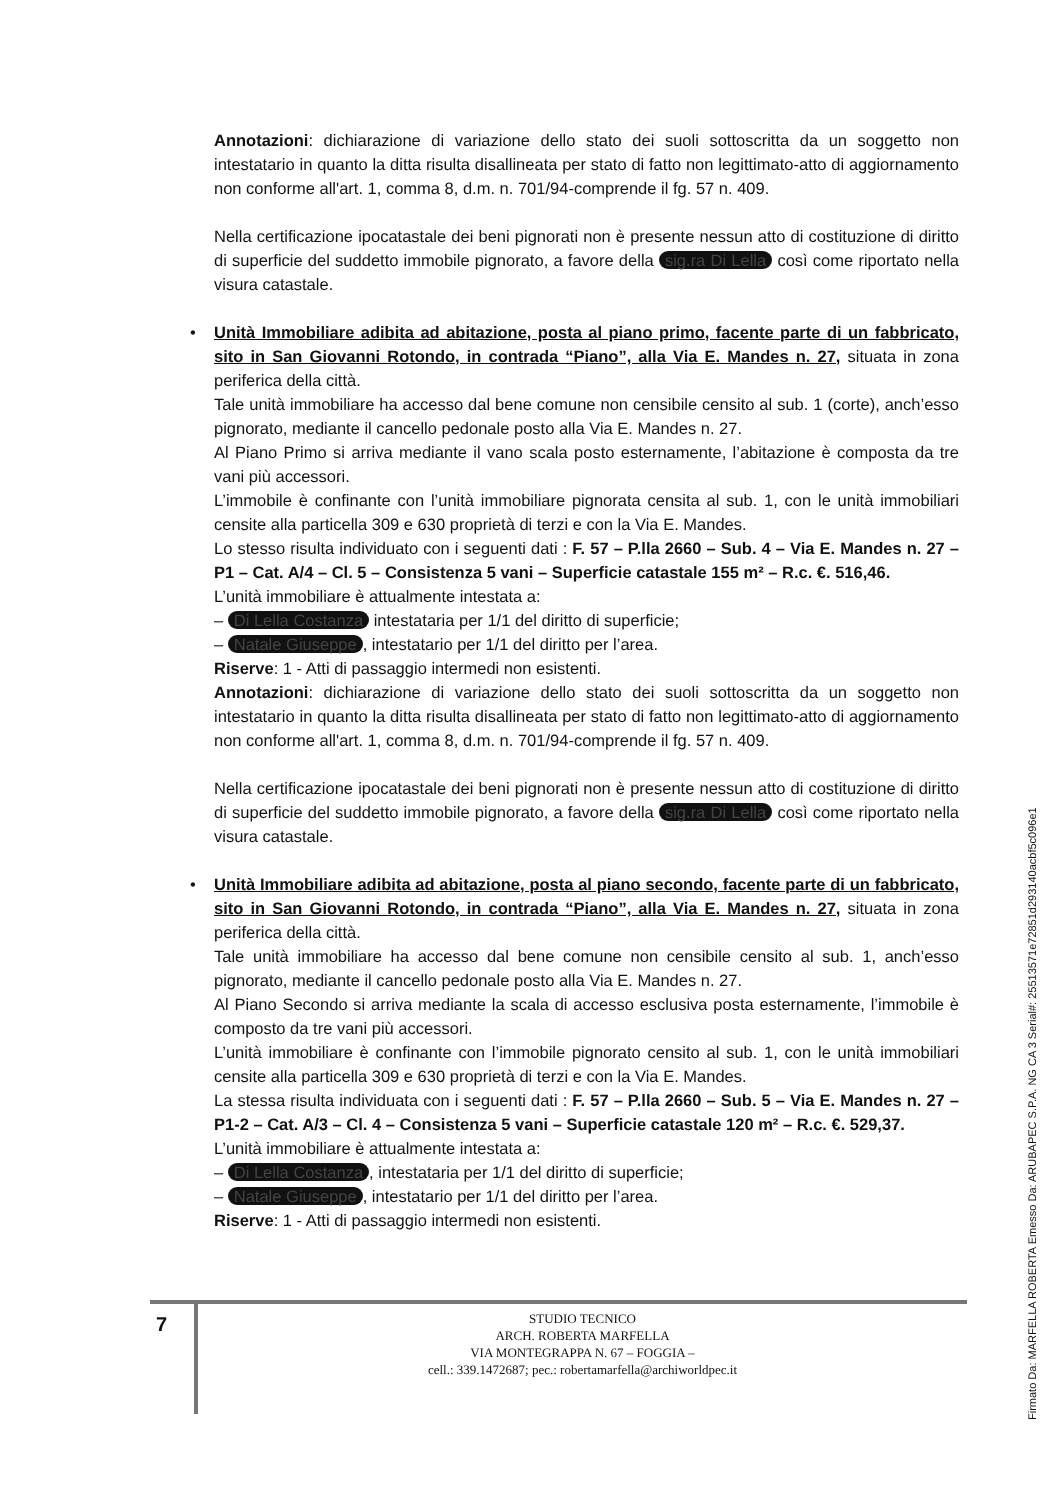Annotazioni: dichiarazione di variazione dello stato dei suoli sottoscritta da un soggetto non intestatario in quanto la ditta risulta disallineata per stato di fatto non legittimato-atto di aggiornamento non conforme all'art. 1, comma 8, d.m. n. 701/94-comprende il fg. 57 n. 409.
Nella certificazione ipocatastale dei beni pignorati non è presente nessun atto di costituzione di diritto di superficie del suddetto immobile pignorato, a favore della sig.ra Di Lella così come riportato nella visura catastale.
•
Unità Immobiliare adibita ad abitazione, posta al piano primo, facente parte di un fabbricato, sito in San Giovanni Rotondo, in contrada “Piano”, alla Via E. Mandes n. 27, situata in zona periferica della città.
Tale unità immobiliare ha accesso dal bene comune non censibile censito al sub. 1 (corte), anch’esso pignorato, mediante il cancello pedonale posto alla Via E. Mandes n. 27.
Al Piano Primo si arriva mediante il vano scala posto esternamente, l’abitazione è composta da tre vani più accessori.
L’immobile è confinante con l’unità immobiliare pignorata censita al sub. 1, con le unità immobiliari censite alla particella 309 e 630 proprietà di terzi e con la Via E. Mandes.
Lo stesso risulta individuato con i seguenti dati : F. 57 – P.lla 2660 – Sub. 4 – Via E. Mandes n. 27 – P1 – Cat. A/4 – Cl. 5 – Consistenza 5 vani – Superficie catastale 155 m² – R.c. €. 516,46.
L’unità immobiliare è attualmente intestata a:
– Di Lella Costanza intestataria per 1/1 del diritto di superficie;
– Natale Giuseppe, intestatario per 1/1 del diritto per l’area.
Riserve: 1 - Atti di passaggio intermedi non esistenti.
Annotazioni: dichiarazione di variazione dello stato dei suoli sottoscritta da un soggetto non intestatario in quanto la ditta risulta disallineata per stato di fatto non legittimato-atto di aggiornamento non conforme all'art. 1, comma 8, d.m. n. 701/94-comprende il fg. 57 n. 409.
Nella certificazione ipocatastale dei beni pignorati non è presente nessun atto di costituzione di diritto di superficie del suddetto immobile pignorato, a favore della sig.ra Di Lella così come riportato nella visura catastale.
•
Unità Immobiliare adibita ad abitazione, posta al piano secondo, facente parte di un fabbricato, sito in San Giovanni Rotondo, in contrada “Piano”, alla Via E. Mandes n. 27, situata in zona periferica della città.
Tale unità immobiliare ha accesso dal bene comune non censibile censito al sub. 1, anch’esso pignorato, mediante il cancello pedonale posto alla Via E. Mandes n. 27.
Al Piano Secondo si arriva mediante la scala di accesso esclusiva posta esternamente, l’immobile è composto da tre vani più accessori.
L’unità immobiliare è confinante con l’immobile pignorato censito al sub. 1, con le unità immobiliari censite alla particella 309 e 630 proprietà di terzi e con la Via E. Mandes.
La stessa risulta individuata con i seguenti dati : F. 57 – P.lla 2660 – Sub. 5 – Via E. Mandes n. 27 – P1-2 – Cat. A/3 – Cl. 4 – Consistenza 5 vani – Superficie catastale 120 m² – R.c. €. 529,37.
L’unità immobiliare è attualmente intestata a:
– Di Lella Costanza, intestataria per 1/1 del diritto di superficie;
– Natale Giuseppe, intestatario per 1/1 del diritto per l’area.
Riserve: 1 - Atti di passaggio intermedi non esistenti.
7
STUDIO TECNICO
ARCH. ROBERTA MARFELLA
VIA MONTEGRAPPA N. 67 – FOGGIA –
cell.: 339.1472687; pec.: robertamarfella@archiworldpec.it
Firmato Da: MARFELLA ROBERTA Emesso Da: ARUBAPEC S.P.A. NG CA 3 Serial#: 25513571e72851d293140acbf5c096e1